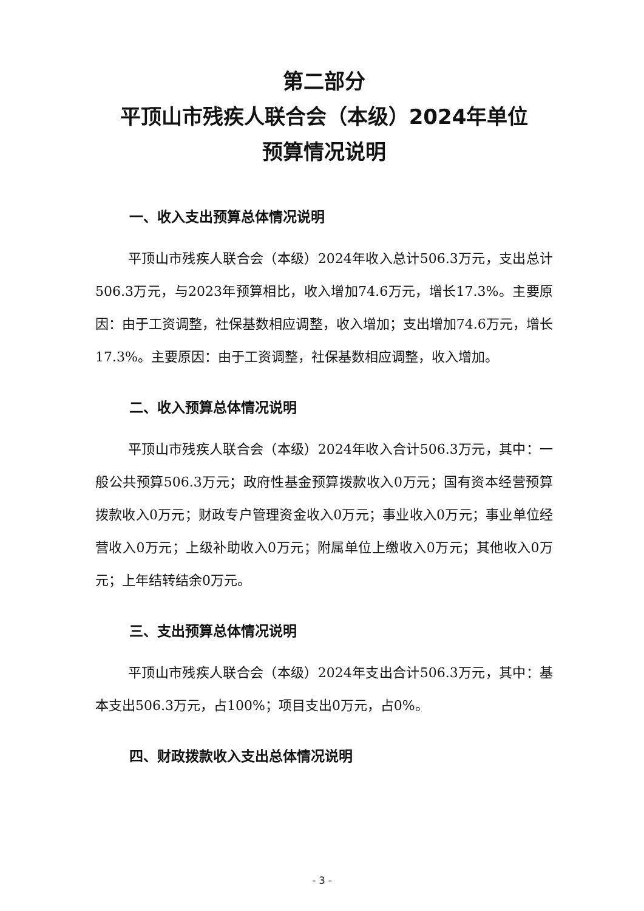第二部分
平顶山市残疾人联合会（本级）2024年单位
预算情况说明
一、收入支出预算总体情况说明
平顶山市残疾人联合会（本级）2024年收入总计506.3万元，支出总计506.3万元，与2023年预算相比，收入增加74.6万元，增长17.3%。主要原因：由于工资调整，社保基数相应调整，收入增加；支出增加74.6万元，增长17.3%。主要原因：由于工资调整，社保基数相应调整，收入增加。
二、收入预算总体情况说明
平顶山市残疾人联合会（本级）2024年收入合计506.3万元，其中：一般公共预算506.3万元；政府性基金预算拨款收入0万元；国有资本经营预算拨款收入0万元；财政专户管理资金收入0万元；事业收入0万元；事业单位经营收入0万元；上级补助收入0万元；附属单位上缴收入0万元；其他收入0万元；上年结转结余0万元。
三、支出预算总体情况说明
平顶山市残疾人联合会（本级）2024年支出合计506.3万元，其中：基本支出506.3万元，占100%；项目支出0万元，占0%。
四、财政拨款收入支出总体情况说明
- 3 -